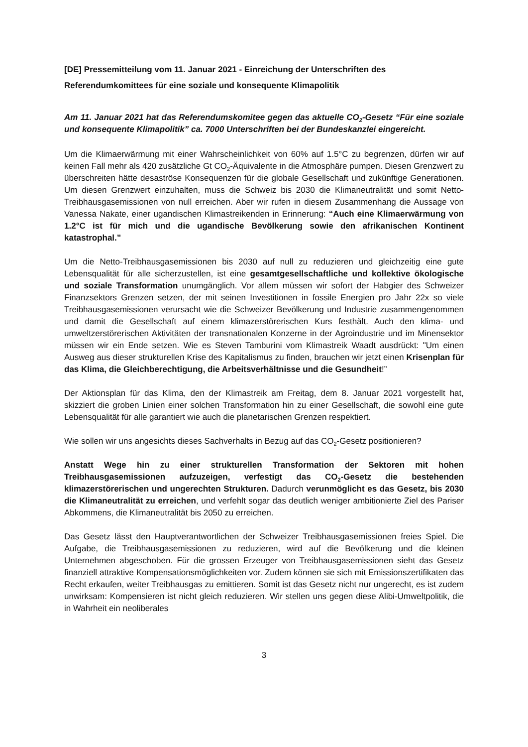[DE] Pressemitteilung vom 11. Januar 2021 - Einreichung der Unterschriften des Referendumkomittees für eine soziale und konsequente Klimapolitik
Am 11. Januar 2021 hat das Referendumskomitee gegen das aktuelle CO<sub>2</sub>-Gesetz “Für eine soziale und konsequente Klimapolitik” ca. 7000 Unterschriften bei der Bundeskanzlei eingereicht.
Um die Klimaerwärmung mit einer Wahrscheinlichkeit von 60% auf 1.5°C zu begrenzen, dürfen wir auf keinen Fall mehr als 420 zusätzliche Gt CO<sub>2</sub>-Äquivalente in die Atmosphäre pumpen. Diesen Grenzwert zu überschreiten hätte desaströse Konsequenzen für die globale Gesellschaft und zukünftige Generationen. Um diesen Grenzwert einzuhalten, muss die Schweiz bis 2030 die Klimaneutralität und somit Netto-Treibhausgasemissionen von null erreichen. Aber wir rufen in diesem Zusammenhang die Aussage von Vanessa Nakate, einer ugandischen Klimastreikenden in Erinnerung: “Auch eine Klimaerwärmung von 1.2°C ist für mich und die ugandische Bevölkerung sowie den afrikanischen Kontinent katastrophal.”
Um die Netto-Treibhausgasemissionen bis 2030 auf null zu reduzieren und gleichzeitig eine gute Lebensqualität für alle sicherzustellen, ist eine gesamtgesellschaftliche und kollektive ökologische und soziale Transformation unumgänglich. Vor allem müssen wir sofort der Habgier des Schweizer Finanzsektors Grenzen setzen, der mit seinen Investitionen in fossile Energien pro Jahr 22x so viele Treibhausgasemissionen verursacht wie die Schweizer Bevölkerung und Industrie zusammengenommen und damit die Gesellschaft auf einem klimazerstörerischen Kurs festhält. Auch den klima- und umweltzerstörerischen Aktivitäten der transnationalen Konzerne in der Agroindustrie und im Minensektor müssen wir ein Ende setzen. Wie es Steven Tamburini vom Klimastreik Waadt ausdrückt: "Um einen Ausweg aus dieser strukturellen Krise des Kapitalismus zu finden, brauchen wir jetzt einen Krisenplan für das Klima, die Gleichberechtigung, die Arbeitsverhältnisse und die Gesundheit!”
Der Aktionsplan für das Klima, den der Klimastreik am Freitag, dem 8. Januar 2021 vorgestellt hat, skizziert die groben Linien einer solchen Transformation hin zu einer Gesellschaft, die sowohl eine gute Lebensqualität für alle garantiert wie auch die planetarischen Grenzen respektiert.
Wie sollen wir uns angesichts dieses Sachverhalts in Bezug auf das CO<sub>2</sub>-Gesetz positionieren?
Anstatt Wege hin zu einer strukturellen Transformation der Sektoren mit hohen Treibhausgasemissionen aufzuzeigen, verfestigt das CO<sub>2</sub>-Gesetz die bestehenden klimazerstörerischen und ungerechten Strukturen. Dadurch verunmöglicht es das Gesetz, bis 2030 die Klimaneutralität zu erreichen, und verfehlt sogar das deutlich weniger ambitionierte Ziel des Pariser Abkommens, die Klimaneutralität bis 2050 zu erreichen.
Das Gesetz lässt den Hauptverantwortlichen der Schweizer Treibhausgasemissionen freies Spiel. Die Aufgabe, die Treibhausgasemissionen zu reduzieren, wird auf die Bevölkerung und die kleinen Unternehmen abgeschoben. Für die grossen Erzeuger von Treibhausgasemissionen sieht das Gesetz finanziell attraktive Kompensationsmöglichkeiten vor. Zudem können sie sich mit Emissionszertifikaten das Recht erkaufen, weiter Treibhausgas zu emittieren. Somit ist das Gesetz nicht nur ungerecht, es ist zudem unwirksam: Kompensieren ist nicht gleich reduzieren. Wir stellen uns gegen diese Alibi-Umweltpolitik, die in Wahrheit ein neoliberales
3